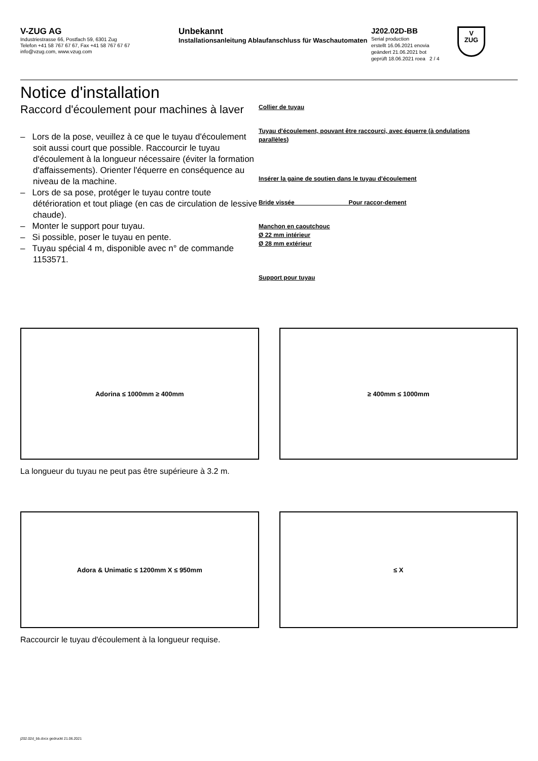V-ZUG AG
Industriestrasse 66, Postfach 59, 6301 Zug
Telefon +41 58 767 67 67, Fax +41 58 767 67 67
info@vzug.com, www.vzug.com
Unbekannt
Installationsanleitung Ablaufanschluss für Waschautomaten
J202.02D-BB
Serial production
erstellt 16.06.2021 enovia
geändert 21.06.2021 bot
geprüft 18.06.2021 roea 2 / 4
V
ZUG
Notice d'installation
Raccord d'écoulement pour machines à laver
– Lors de la pose, veuillez à ce que le tuyau d'écoulement soit aussi court que possible. Raccourcir le tuyau d'écoulement à la longueur nécessaire (éviter la formation d'affaissements). Orienter l'équerre en conséquence au niveau de la machine.
– Lors de sa pose, protéger le tuyau contre toute détérioration et tout pliage (en cas de circulation de lessive chaude).
– Monter le support pour tuyau.
– Si possible, poser le tuyau en pente.
– Tuyau spécial 4 m, disponible avec n° de commande 1153571.
Collier de tuyau
Tuyau d'écoulement, pouvant être raccourci, avec équerre (à ondulations parallèles)
Insérer la gaine de soutien dans le tuyau d'écoulement
Bride vissée Pour raccor-dement
Manchon en caoutchouc
Ø 22 mm intérieur
Ø 28 mm extérieur
Support pour tuyau
Adorina ≤ 1000mm ≥ 400mm ≥ 400mm ≤ 1000mm
La longueur du tuyau ne peut pas être supérieure à 3.2 m.
Adora & Unimatic ≤ 1200mm X ≤ 950mm
≤ X
Raccourcir le tuyau d'écoulement à la longueur requise.
j202.02d_bb.docx gedruckt 21.06.2021